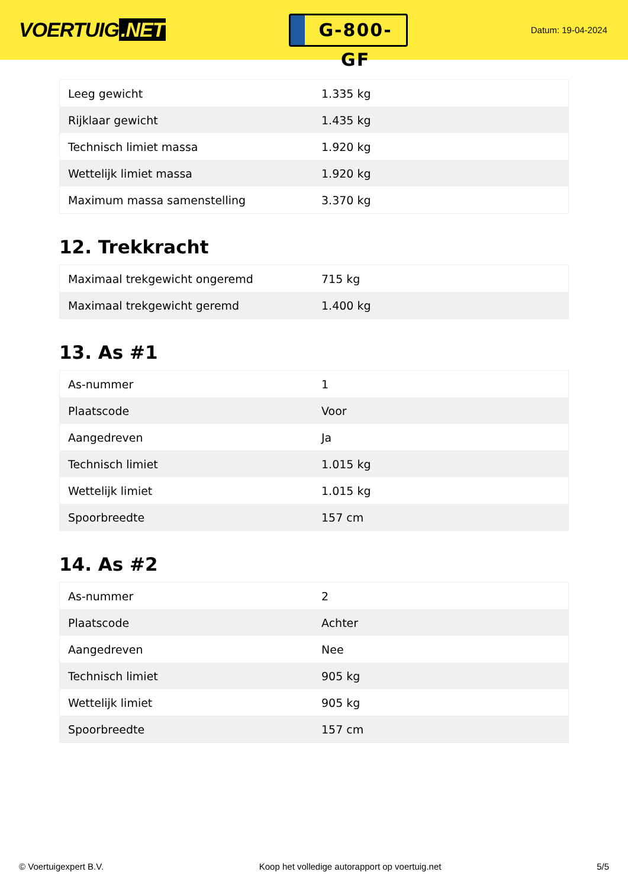VOERTUIG.NET
G-800-GF
Datum: 19-04-2024
| Leeg gewicht | 1.335 kg |
| Rijklaar gewicht | 1.435 kg |
| Technisch limiet massa | 1.920 kg |
| Wettelijk limiet massa | 1.920 kg |
| Maximum massa samenstelling | 3.370 kg |
12. Trekkracht
| Maximaal trekgewicht ongeremd | 715 kg |
| Maximaal trekgewicht geremd | 1.400 kg |
13. As #1
| As-nummer | 1 |
| Plaatscode | Voor |
| Aangedreven | Ja |
| Technisch limiet | 1.015 kg |
| Wettelijk limiet | 1.015 kg |
| Spoorbreedte | 157 cm |
14. As #2
| As-nummer | 2 |
| Plaatscode | Achter |
| Aangedreven | Nee |
| Technisch limiet | 905 kg |
| Wettelijk limiet | 905 kg |
| Spoorbreedte | 157 cm |
© Voertuigexpert B.V. Koop het volledige autorapport op voertuig.net 5/5